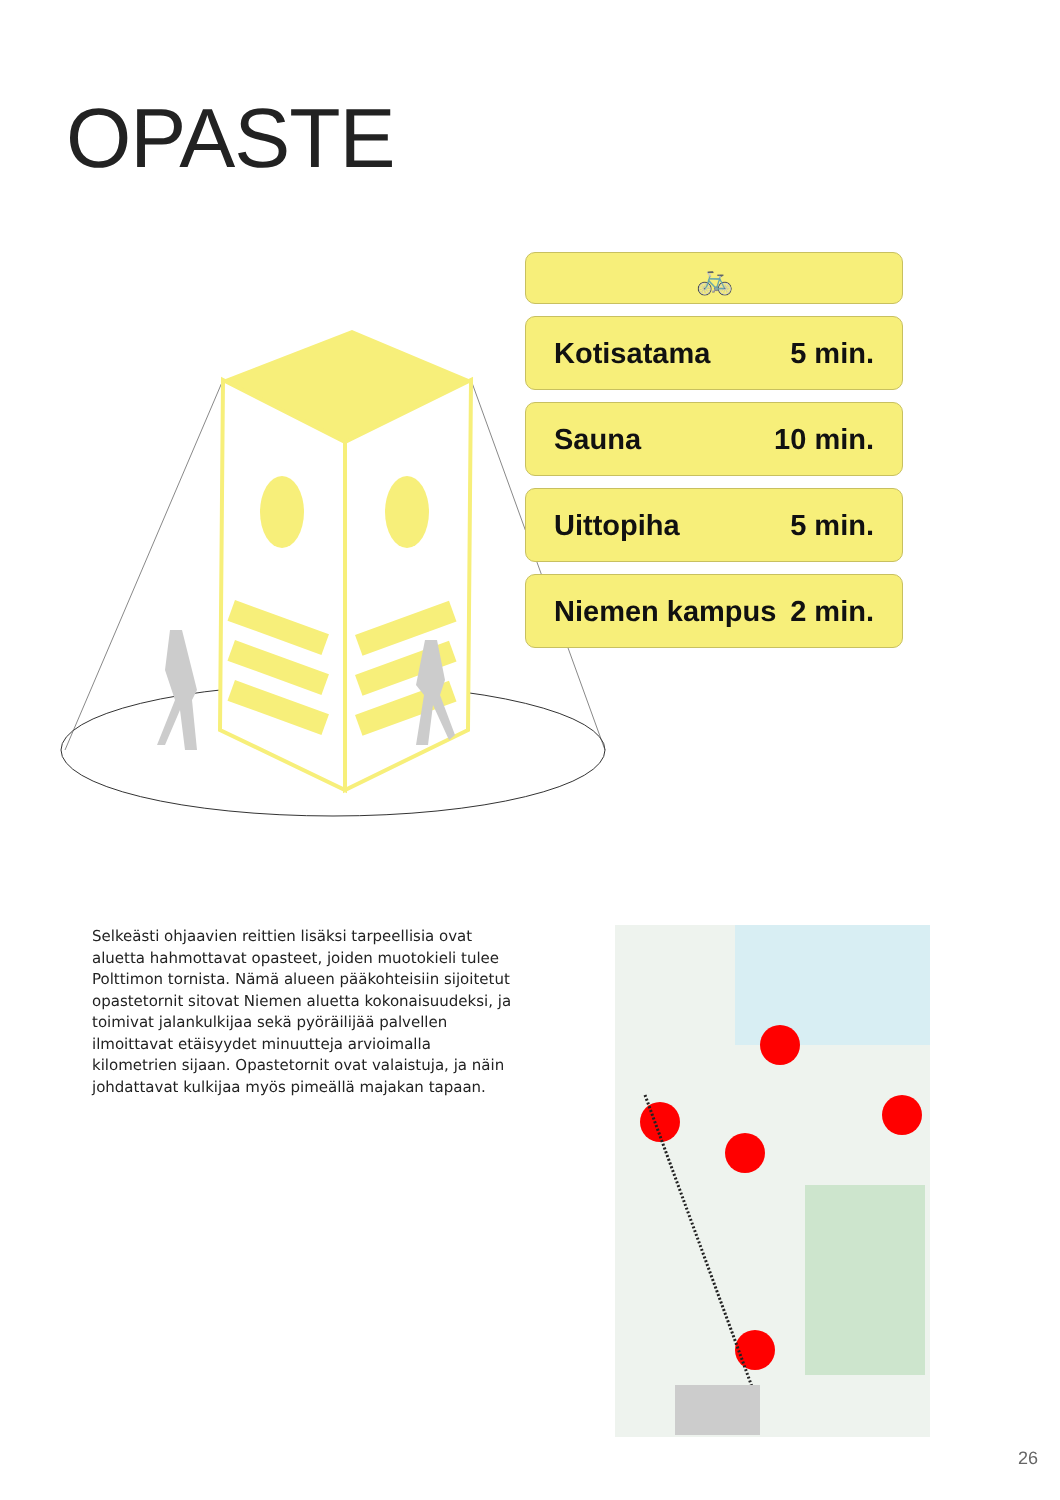OPASTE
🚲
Kotisatama 5 min.
Sauna 10 min.
Uittopiha 5 min.
Niemen kampus 2 min.
Selkeästi ohjaavien reittien lisäksi tarpeellisia ovat aluetta hahmottavat opasteet, joiden muotokieli tulee Polttimon tornista. Nämä alueen pääkohteisiin sijoitetut opastetornit sitovat Niemen aluetta kokonaisuudeksi, ja toimivat jalankulkijaa sekä pyöräilijää palvellen ilmoittavat etäisyydet minuutteja arvioimalla kilometrien sijaan. Opastetornit ovat valaistuja, ja näin johdattavat kulkijaa myös pimeällä majakan tapaan.
26